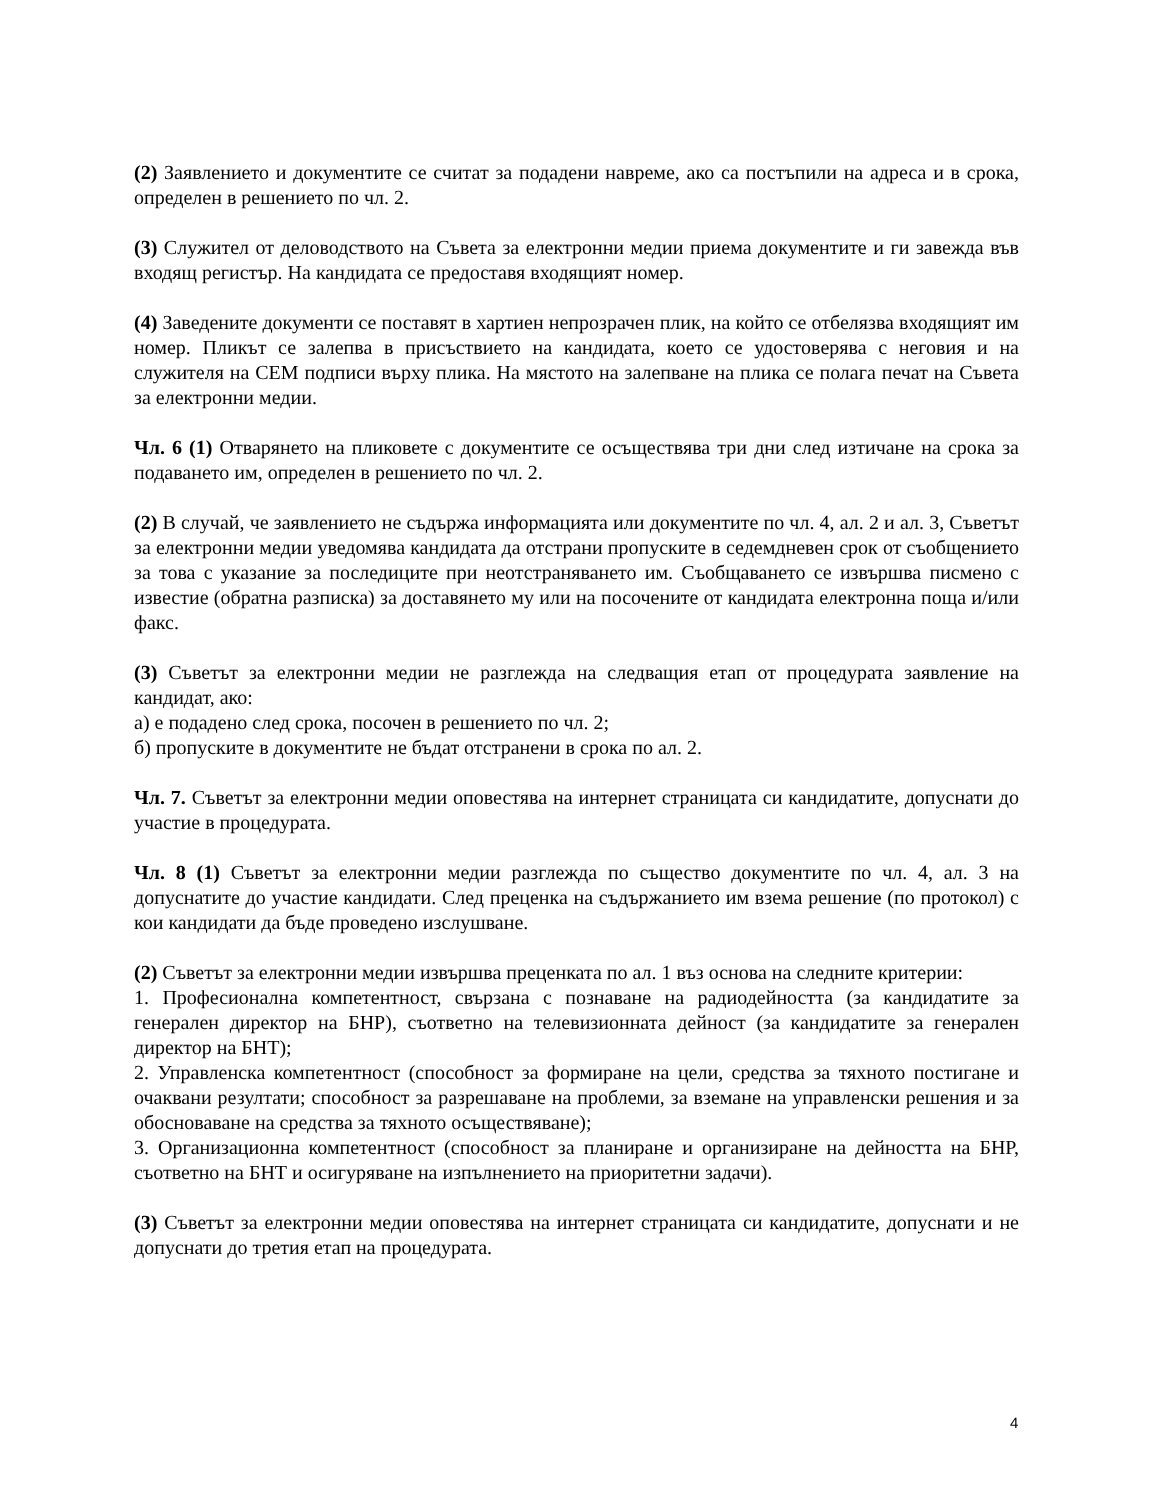(2) Заявлението и документите се считат за подадени навреме, ако са постъпили на адреса и в срока, определен в решението по чл. 2.
(3) Служител от деловодството на Съвета за електронни медии приема документите и ги завежда във входящ регистър. На кандидата се предоставя входящият номер.
(4) Заведените документи се поставят в хартиен непрозрачен плик, на който се отбелязва входящият им номер. Пликът се залепва в присъствието на кандидата, което се удостоверява с неговия и на служителя на СЕМ подписи върху плика. На мястото на залепване на плика се полага печат на Съвета за електронни медии.
Чл. 6 (1) Отварянето на пликовете с документите се осъществява три дни след изтичане на срока за подаването им, определен в решението по чл. 2.
(2) В случай, че заявлението не съдържа информацията или документите по чл. 4, ал. 2 и ал. 3, Съветът за електронни медии уведомява кандидата да отстрани пропуските в седемдневен срок от съобщението за това с указание за последиците при неотстраняването им. Съобщаването се извършва писмено с известие (обратна разписка) за доставянето му или на посочените от кандидата електронна поща и/или факс.
(3) Съветът за електронни медии не разглежда на следващия етап от процедурата заявление на кандидат, ако:
а) е подадено след срока, посочен в решението по чл. 2;
б) пропуските в документите не бъдат отстранени в срока по ал. 2.
Чл. 7. Съветът за електронни медии оповестява на интернет страницата си кандидатите, допуснати до участие в процедурата.
Чл. 8 (1) Съветът за електронни медии разглежда по същество документите по чл. 4, ал. 3 на допуснатите до участие кандидати. След преценка на съдържанието им взема решение (по протокол) с кои кандидати да бъде проведено изслушване.
(2) Съветът за електронни медии извършва преценката по ал. 1 въз основа на следните критерии:
1. Професионална компетентност, свързана с познаване на радиодейността (за кандидатите за генерален директор на БНР), съответно на телевизионната дейност (за кандидатите за генерален директор на БНТ);
2. Управленска компетентност (способност за формиране на цели, средства за тяхното постигане и очаквани резултати; способност за разрешаване на проблеми, за вземане на управленски решения и за обосноваване на средства за тяхното осъществяване);
3. Организационна компетентност (способност за планиране и организиране на дейността на БНР, съответно на БНТ и осигуряване на изпълнението на приоритетни задачи).
(3) Съветът за електронни медии оповестява на интернет страницата си кандидатите, допуснати и не допуснати до третия етап на процедурата.
4